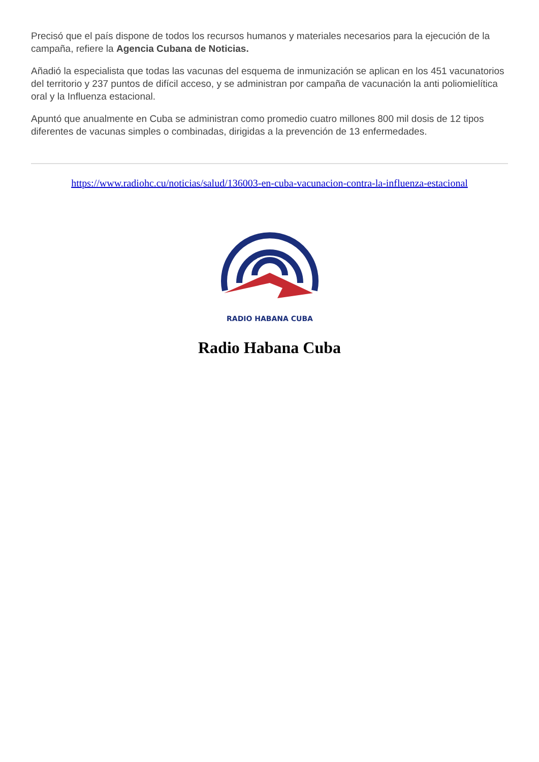Precisó que el país dispone de todos los recursos humanos y materiales necesarios para la ejecución de la campaña, refiere la Agencia Cubana de Noticias.
Añadió la especialista que todas las vacunas del esquema de inmunización se aplican en los 451 vacunatorios del territorio y 237 puntos de difícil acceso, y se administran por campaña de vacunación la anti poliomielítica oral y la Influenza estacional.
Apuntó que anualmente en Cuba se administran como promedio cuatro millones 800 mil dosis de 12 tipos diferentes de vacunas simples o combinadas, dirigidas a la prevención de 13 enfermedades.
https://www.radiohc.cu/noticias/salud/136003-en-cuba-vacunacion-contra-la-influenza-estacional
RADIO HABANA CUBA
Radio Habana Cuba